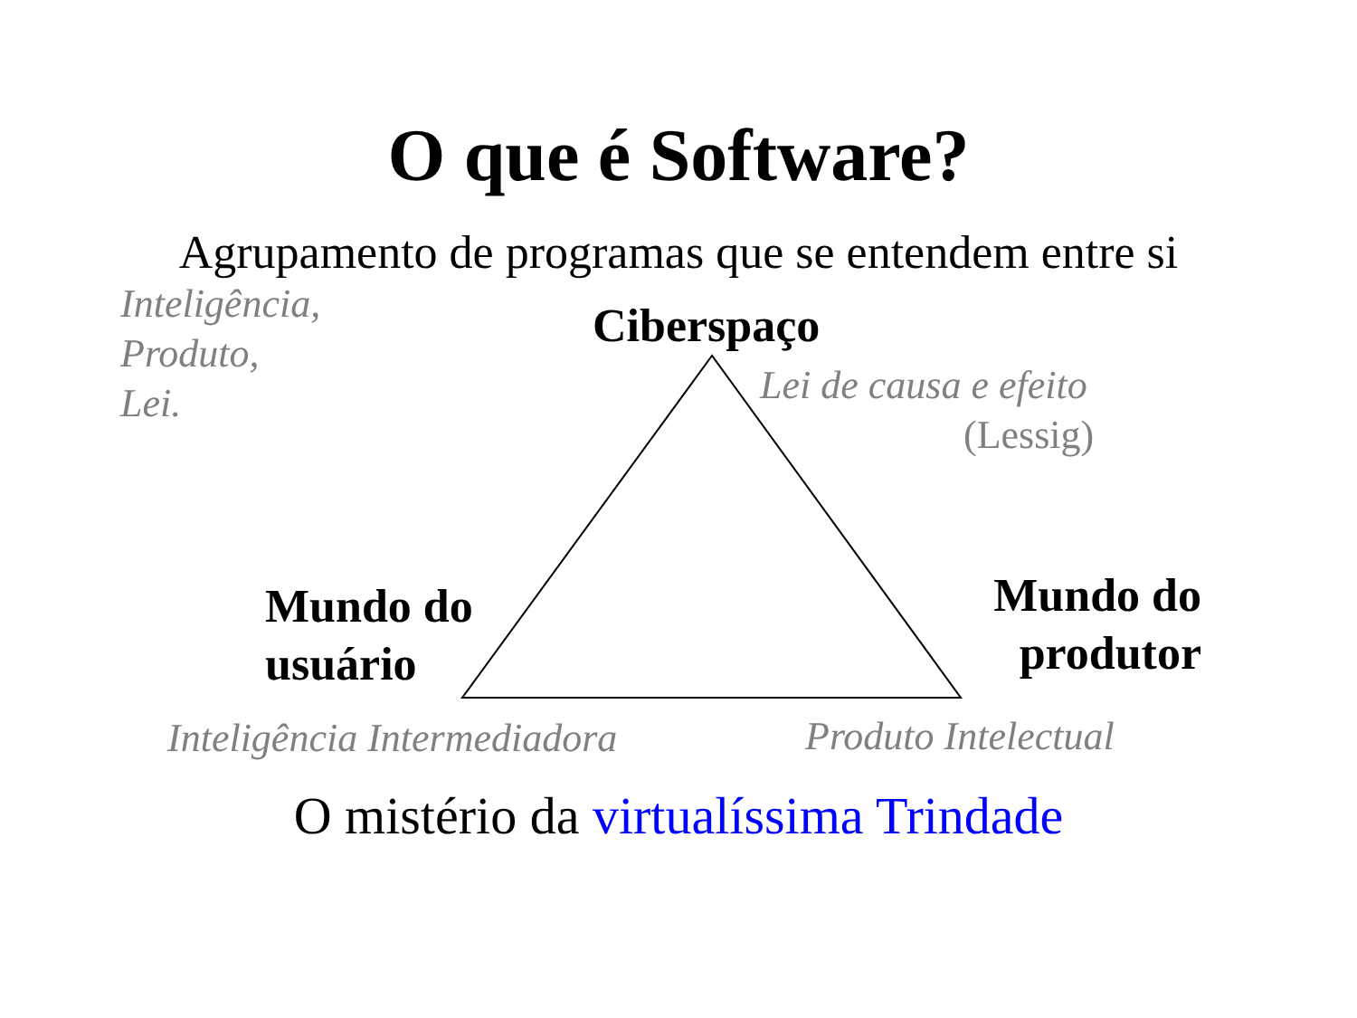O que é Software?
Agrupamento de programas que se entendem entre si
Inteligência,
Produto,
Lei.
Ciberspaço
Lei de causa e efeito
(Lessig)
Mundo do
usuário
Mundo do
produtor
Inteligência Intermediadora Produto Intelectual
O mistério da virtualíssima Trindade